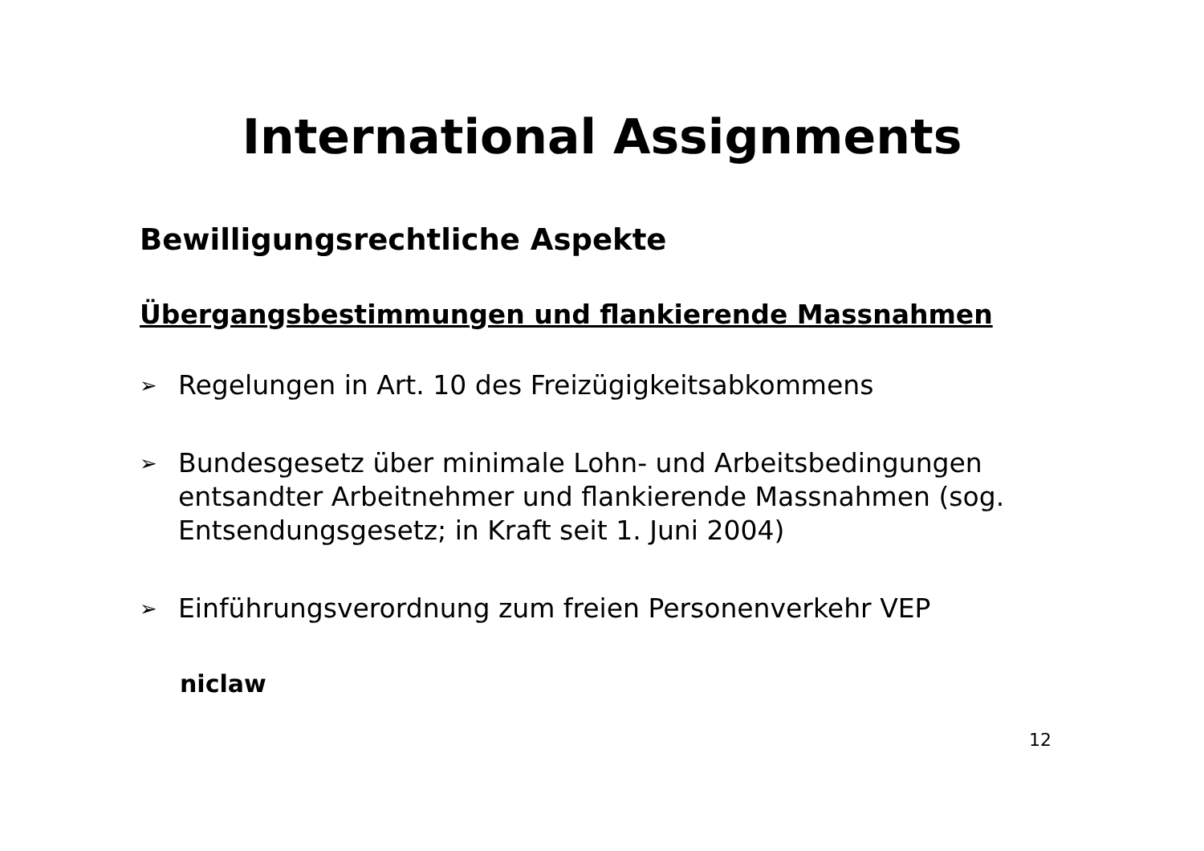International Assignments
Bewilligungsrechtliche Aspekte
Übergangsbestimmungen und flankierende Massnahmen
➢ Regelungen in Art. 10 des Freizügigkeitsabkommens
➢ Bundesgesetz über minimale Lohn- und Arbeitsbedingungen entsandter Arbeitnehmer und flankierende Massnahmen (sog. Entsendungsgesetz; in Kraft seit 1. Juni 2004)
➢ Einführungsverordnung zum freien Personenverkehr VEP
niclaw
12